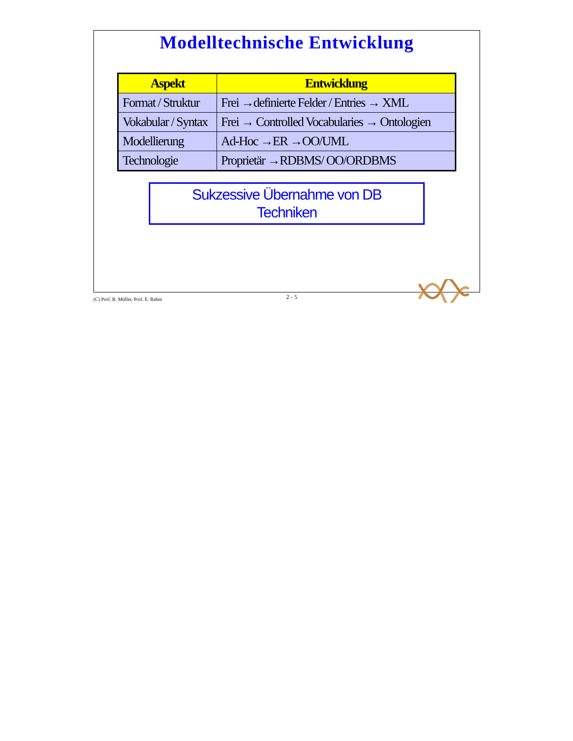Modelltechnische Entwicklung
| Aspekt | Entwicklung |
| --- | --- |
| Format / Struktur | Frei →definierte Felder / Entries → XML |
| Vokabular / Syntax | Frei → Controlled Vocabularies → Ontologien |
| Modellierung | Ad-Hoc →ER →OO/UML |
| Technologie | Proprietär →RDBMS/ OO/ORDBMS |
Sukzessive Übernahme von DB
Techniken
(C) Prof. R. Müller, Prof. E. Rahm 2 - 5